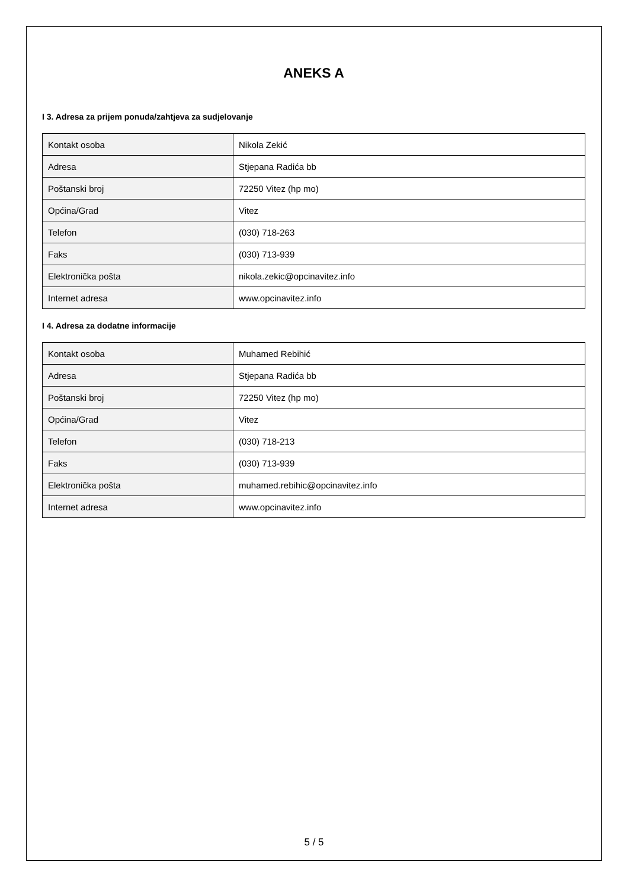ANEKS A
I 3. Adresa za prijem ponuda/zahtjeva za sudjelovanje
| Kontakt osoba | Nikola Zekić |
| Adresa | Stjepana Radića bb |
| Poštanski broj | 72250 Vitez (hp mo) |
| Općina/Grad | Vitez |
| Telefon | (030) 718-263 |
| Faks | (030) 713-939 |
| Elektronička pošta | nikola.zekic@opcinavitez.info |
| Internet adresa | www.opcinavitez.info |
I 4. Adresa za dodatne informacije
| Kontakt osoba | Muhamed Rebihić |
| Adresa | Stjepana Radića bb |
| Poštanski broj | 72250 Vitez (hp mo) |
| Općina/Grad | Vitez |
| Telefon | (030) 718-213 |
| Faks | (030) 713-939 |
| Elektronička pošta | muhamed.rebihic@opcinavitez.info |
| Internet adresa | www.opcinavitez.info |
5 / 5